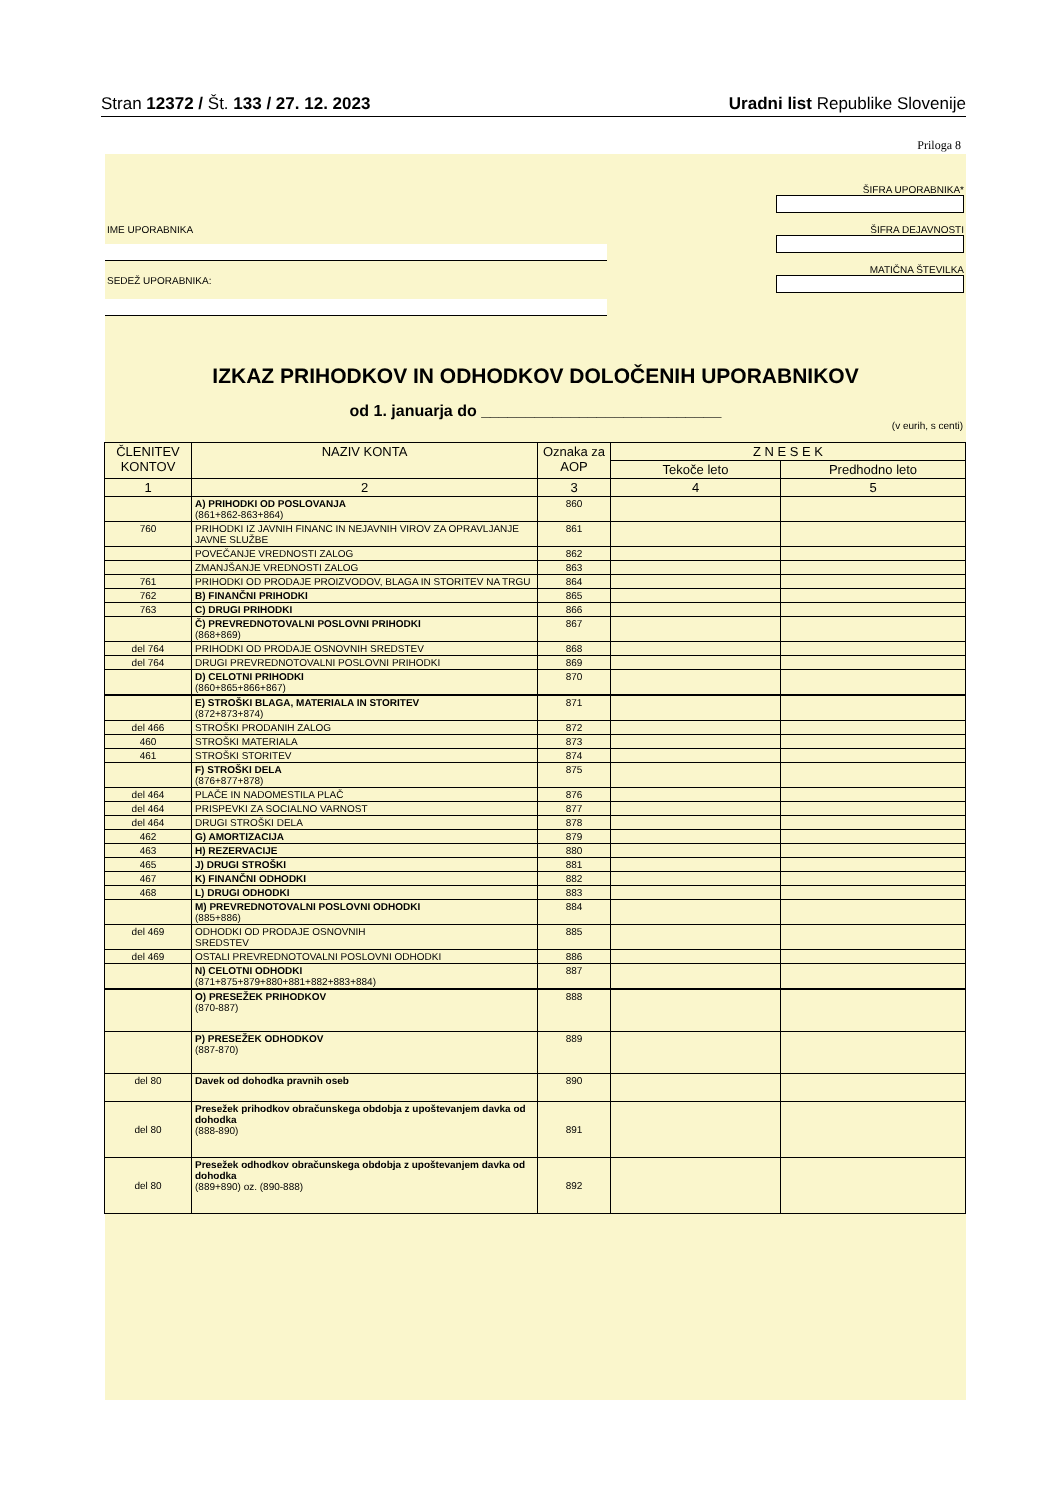Stran 12372 / Št. 133 / 27. 12. 2023 Uradni list Republike Slovenije
Priloga 8
ŠIFRA UPORABNIKA*
ŠIFRA DEJAVNOSTI
MATIČNA ŠTEVILKA
IME UPORABNIKA
SEDEŽ UPORABNIKA:
IZKAZ PRIHODKOV IN ODHODKOV DOLOČENIH UPORABNIKOV
od 1. januarja do ___________________________
(v eurih, s centi)
| ČLENITEV KONTOV | NAZIV KONTA | Oznaka za AOP | Z N E S E K | |
| --- | --- | --- | --- | --- |
| | | | Tekoče leto | Predhodno leto |
| 1 | 2 | 3 | 4 | 5 |
| | A) PRIHODKI OD POSLOVANJA (861+862-863+864) | 860 | | |
| 760 | PRIHODKI IZ JAVNIH FINANC IN NEJAVNIH VIROV ZA OPRAVLJANJE JAVNE SLUŽBE | 861 | | |
| | POVEČANJE VREDNOSTI ZALOG | 862 | | |
| | ZMANJŠANJE VREDNOSTI ZALOG | 863 | | |
| 761 | PRIHODKI OD PRODAJE PROIZVODOV, BLAGA IN STORITEV NA TRGU | 864 | | |
| 762 | B) FINANČNI PRIHODKI | 865 | | |
| 763 | C) DRUGI PRIHODKI | 866 | | |
| | Č) PREVREDNOTOVALNI POSLOVNI PRIHODKI (868+869) | 867 | | |
| del 764 | PRIHODKI OD PRODAJE OSNOVNIH SREDSTEV | 868 | | |
| del 764 | DRUGI PREVREDNOTOVALNI POSLOVNI PRIHODKI | 869 | | |
| | D) CELOTNI PRIHODKI (860+865+866+867) | 870 | | |
| | E) STROŠKI BLAGA, MATERIALA IN STORITEV (872+873+874) | 871 | | |
| del 466 | STROŠKI PRODANIH ZALOG | 872 | | |
| 460 | STROŠKI MATERIALA | 873 | | |
| 461 | STROŠKI STORITEV | 874 | | |
| | F) STROŠKI DELA (876+877+878) | 875 | | |
| del 464 | PLAČE IN NADOMESTILA PLAČ | 876 | | |
| del 464 | PRISPEVKI ZA SOCIALNO VARNOST | 877 | | |
| del 464 | DRUGI STROŠKI DELA | 878 | | |
| 462 | G) AMORTIZACIJA | 879 | | |
| 463 | H) REZERVACIJE | 880 | | |
| 465 | J) DRUGI STROŠKI | 881 | | |
| 467 | K) FINANČNI ODHODKI | 882 | | |
| 468 | L) DRUGI ODHODKI | 883 | | |
| | M) PREVREDNOTOVALNI POSLOVNI ODHODKI (885+886) | 884 | | |
| del 469 | ODHODKI OD PRODAJE OSNOVNIH SREDSTEV | 885 | | |
| del 469 | OSTALI PREVREDNOTOVALNI POSLOVNI ODHODKI | 886 | | |
| | N) CELOTNI ODHODKI (871+875+879+880+881+882+883+884) | 887 | | |
| | O) PRESEŽEK PRIHODKOV (870-887) | 888 | | |
| | P) PRESEŽEK ODHODKOV (887-870) | 889 | | |
| del 80 | Davek od dohodka pravnih oseb | 890 | | |
| del 80 | Presežek prihodkov obračunskega obdobja z upoštevanjem davka od dohodka (888-890) | 891 | | |
| del 80 | Presežek odhodkov obračunskega obdobja z upoštevanjem davka od dohodka (889+890) oz. (890-888) | 892 | | |